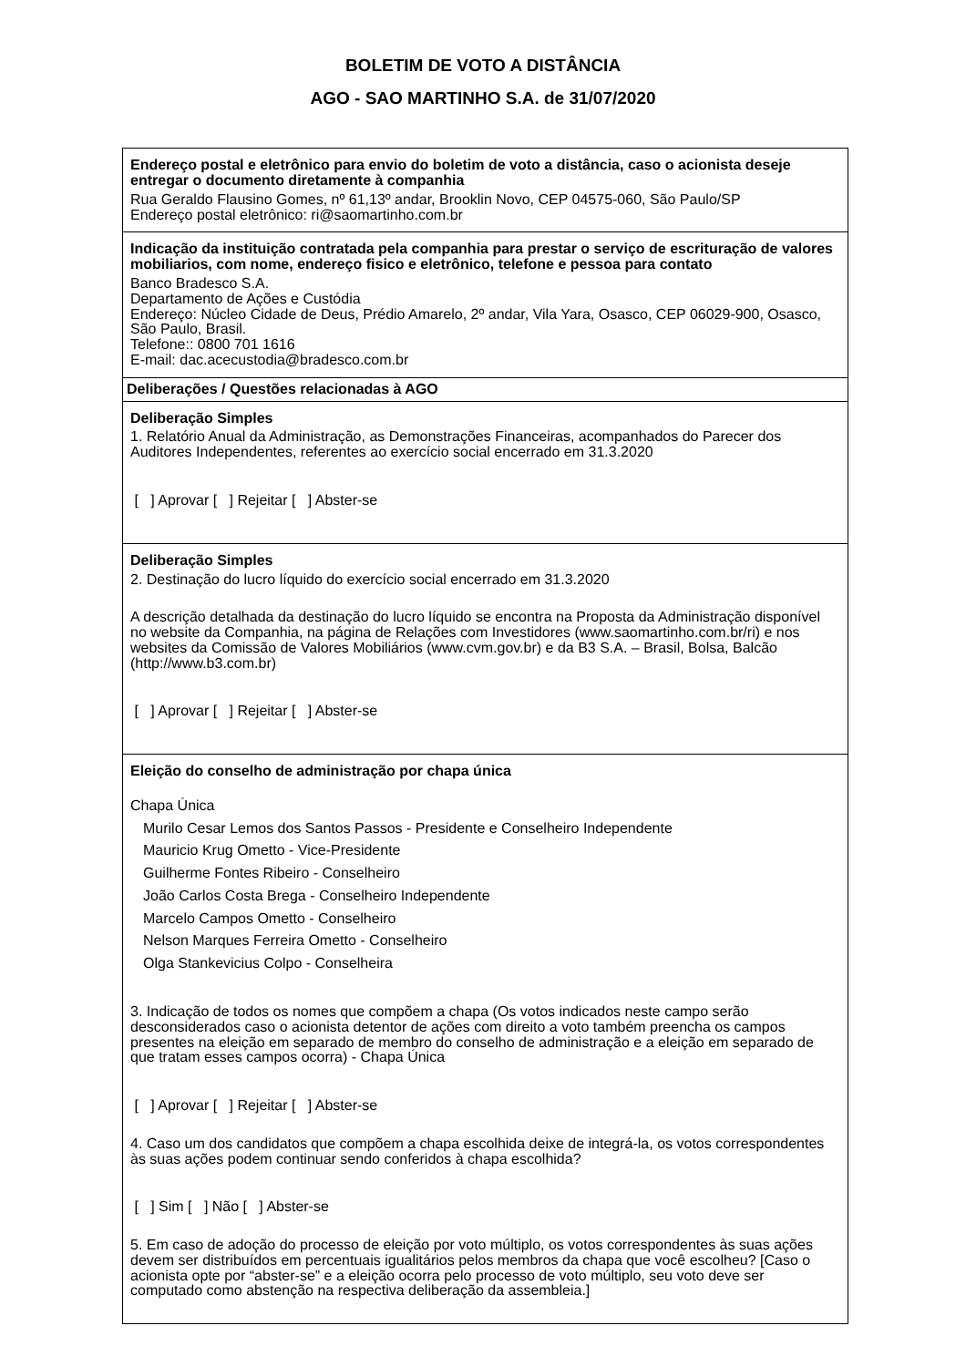BOLETIM DE VOTO A DISTÂNCIA
AGO - SAO MARTINHO S.A. de 31/07/2020
Endereço postal e eletrônico para envio do boletim de voto a distância, caso o acionista deseje entregar o documento diretamente à companhia
Rua Geraldo Flausino Gomes, nº 61,13º andar, Brooklin Novo, CEP 04575-060, São Paulo/SP
Endereço postal eletrônico: ri@saomartinho.com.br
Indicação da instituição contratada pela companhia para prestar o serviço de escrituração de valores mobiliarios, com nome, endereço fisico e eletrônico, telefone e pessoa para contato
Banco Bradesco S.A.
Departamento de Ações e Custódia
Endereço: Núcleo Cidade de Deus, Prédio Amarelo, 2º andar, Vila Yara, Osasco, CEP 06029-900, Osasco, São Paulo, Brasil.
Telefone:: 0800 701 1616
E-mail: dac.acecustodia@bradesco.com.br
Deliberações / Questões relacionadas à AGO
Deliberação Simples
1. Relatório Anual da Administração, as Demonstrações Financeiras, acompanhados do Parecer dos Auditores Independentes, referentes ao exercício social encerrado em 31.3.2020
[ ] Aprovar [ ] Rejeitar [ ] Abster-se
Deliberação Simples
2. Destinação do lucro líquido do exercício social encerrado em 31.3.2020
A descrição detalhada da destinação do lucro líquido se encontra na Proposta da Administração disponível no website da Companhia, na página de Relações com Investidores (www.saomartinho.com.br/ri) e nos websites da Comissão de Valores Mobiliários (www.cvm.gov.br) e da B3 S.A. – Brasil, Bolsa, Balcão (http://www.b3.com.br)
[ ] Aprovar [ ] Rejeitar [ ] Abster-se
Eleição do conselho de administração por chapa única
Chapa Única
Murilo Cesar Lemos dos Santos Passos - Presidente e Conselheiro Independente
Mauricio Krug Ometto - Vice-Presidente
Guilherme Fontes Ribeiro - Conselheiro
João Carlos Costa Brega - Conselheiro Independente
Marcelo Campos Ometto - Conselheiro
Nelson Marques Ferreira Ometto - Conselheiro
Olga Stankevicius Colpo - Conselheira
3. Indicação de todos os nomes que compõem a chapa (Os votos indicados neste campo serão desconsiderados caso o acionista detentor de ações com direito a voto também preencha os campos presentes na eleição em separado de membro do conselho de administração e a eleição em separado de que tratam esses campos ocorra) - Chapa Única
[ ] Aprovar [ ] Rejeitar [ ] Abster-se
4. Caso um dos candidatos que compõem a chapa escolhida deixe de integrá-la, os votos correspondentes às suas ações podem continuar sendo conferidos à chapa escolhida?
[ ] Sim [ ] Não [ ] Abster-se
5. Em caso de adoção do processo de eleição por voto múltiplo, os votos correspondentes às suas ações devem ser distribuídos em percentuais igualitários pelos membros da chapa que você escolheu? [Caso o acionista opte por “abster-se” e a eleição ocorra pelo processo de voto múltiplo, seu voto deve ser computado como abstenção na respectiva deliberação da assembleia.]